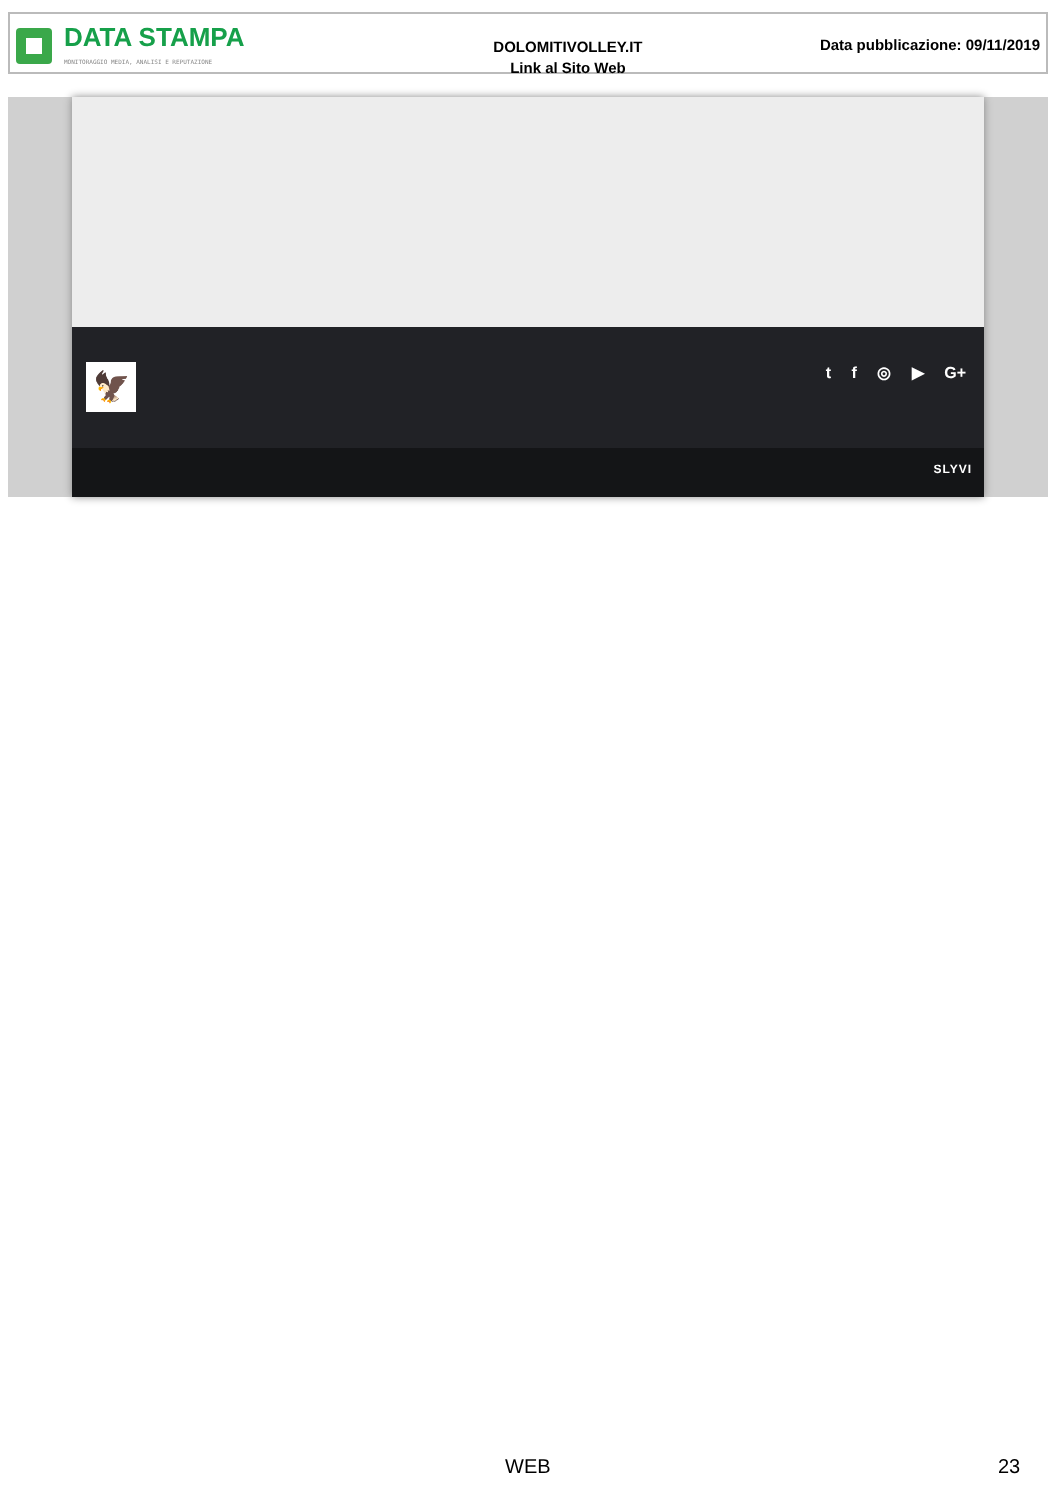DATA STAMPA
MONITORAGGIO MEDIA, ANALISI E REPUTAZIONE
DOLOMITIVOLLEY.IT
Link al Sito Web
Data pubblicazione: 09/11/2019
🦅 t f ◎ ▶ G+
SLYVI
WEB 23